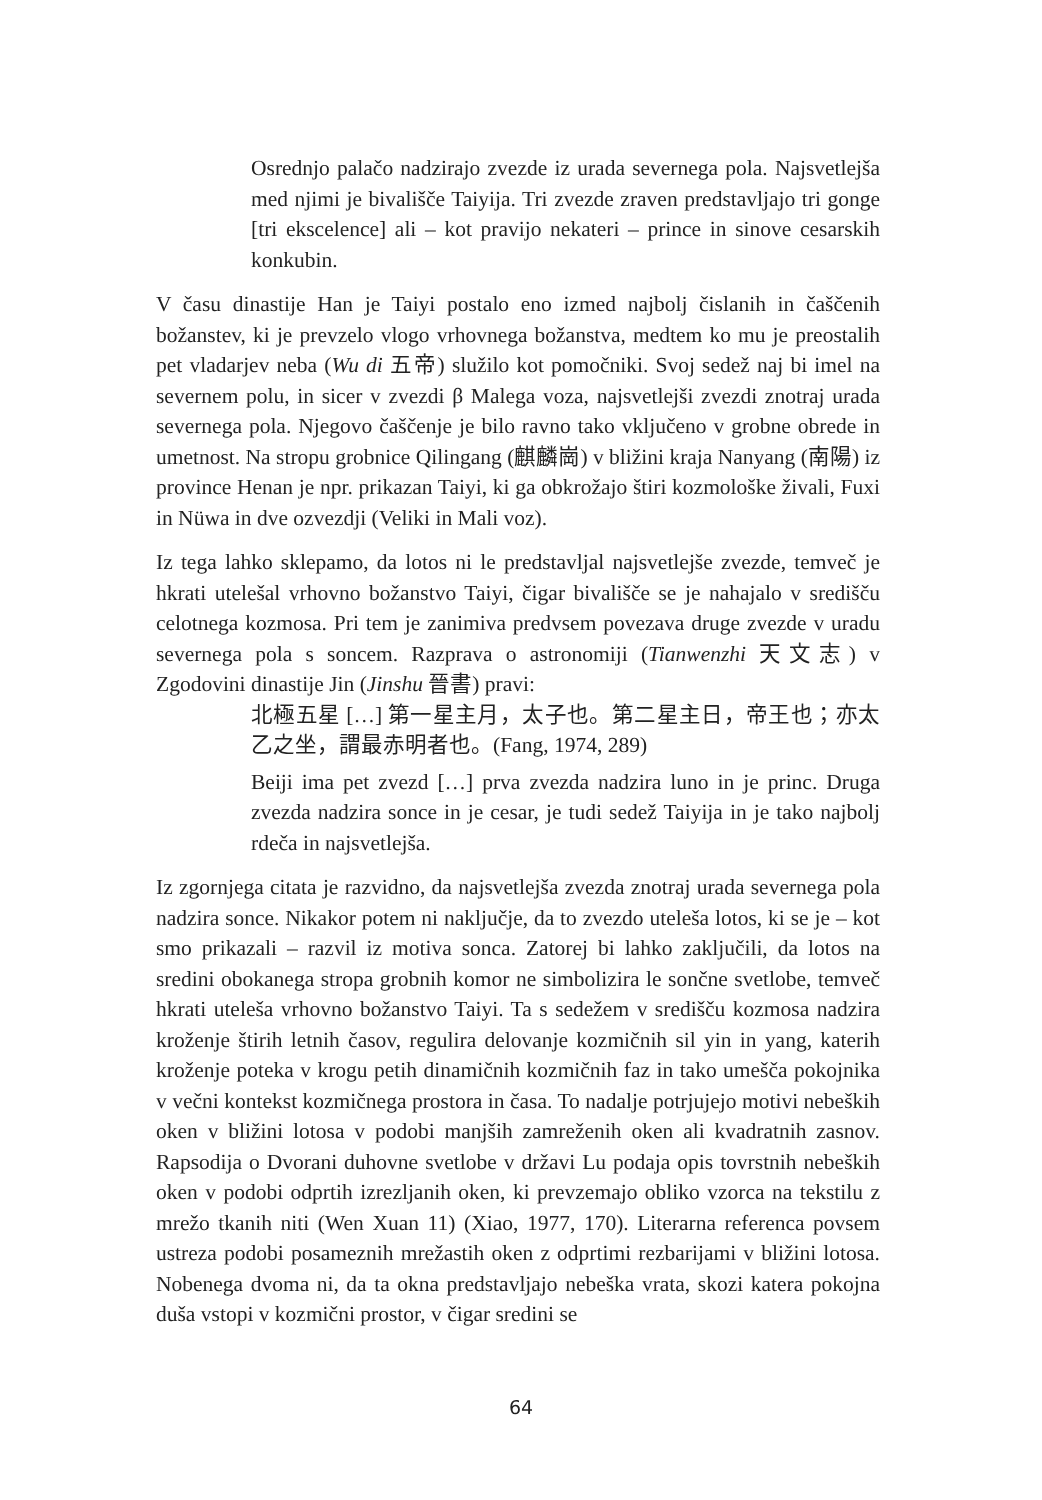Osrednjo palačo nadzirajo zvezde iz urada severnega pola. Najsvetlejša med njimi je bivališče Taiyija. Tri zvezde zraven predstavljajo tri gonge [tri ekscelence] ali – kot pravijo nekateri – prince in sinove cesarskih konkubin.
V času dinastije Han je Taiyi postalo eno izmed najbolj čislanih in čaščenih božanstev, ki je prevzelo vlogo vrhovnega božanstva, medtem ko mu je preostalih pet vladarjev neba (Wu di 五帝) služilo kot pomočniki. Svoj sedež naj bi imel na severnem polu, in sicer v zvezdi β Malega voza, najsvetlejši zvezdi znotraj urada severnega pola. Njegovo čaščenje je bilo ravno tako vključeno v grobne obrede in umetnost. Na stropu grobnice Qilingang (麒麟崗) v bližini kraja Nanyang (南陽) iz province Henan je npr. prikazan Taiyi, ki ga obkrožajo štiri kozmološke živali, Fuxi in Nüwa in dve ozvezdji (Veliki in Mali voz).
Iz tega lahko sklepamo, da lotos ni le predstavljal najsvetlejše zvezde, temveč je hkrati utelešal vrhovno božanstvo Taiyi, čigar bivališče se je nahajalo v središču celotnega kozmosa. Pri tem je zanimiva predvsem povezava druge zvezde v uradu severnega pola s soncem. Razprava o astronomiji (Tianwenzhi 天文志) v Zgodovini dinastije Jin (Jinshu 晉書) pravi:
北極五星 […] 第一星主月，太子也。第二星主日，帝王也；亦太乙之坐，謂最赤明者也。(Fang, 1974, 289)
Beiji ima pet zvezd […] prva zvezda nadzira luno in je princ. Druga zvezda nadzira sonce in je cesar, je tudi sedež Taiyija in je tako najbolj rdeča in najsvetlejša.
Iz zgornjega citata je razvidno, da najsvetlejša zvezda znotraj urada severnega pola nadzira sonce. Nikakor potem ni naključje, da to zvezdo uteleša lotos, ki se je – kot smo prikazali – razvil iz motiva sonca. Zatorej bi lahko zaključili, da lotos na sredini obokanega stropa grobnih komor ne simbolizira le sončne svetlobe, temveč hkrati uteleša vrhovno božanstvo Taiyi. Ta s sedežem v središču kozmosa nadzira kroženje štirih letnih časov, regulira delovanje kozmičnih sil yin in yang, katerih kroženje poteka v krogu petih dinamičnih kozmičnih faz in tako umešča pokojnika v večni kontekst kozmičnega prostora in časa. To nadalje potrjujejo motivi nebeških oken v bližini lotosa v podobi manjših zamreženih oken ali kvadratnih zasnov. Rapsodija o Dvorani duhovne svetlobe v državi Lu podaja opis tovrstnih nebeških oken v podobi odprtih izrezljanih oken, ki prevzemajo obliko vzorca na tekstilu z mrežo tkanih niti (Wen Xuan 11) (Xiao, 1977, 170). Literarna referenca povsem ustreza podobi posameznih mrežastih oken z odprtimi rezbarijami v bližini lotosa. Nobenega dvoma ni, da ta okna predstavljajo nebeška vrata, skozi katera pokojna duša vstopi v kozmični prostor, v čigar sredini se
64